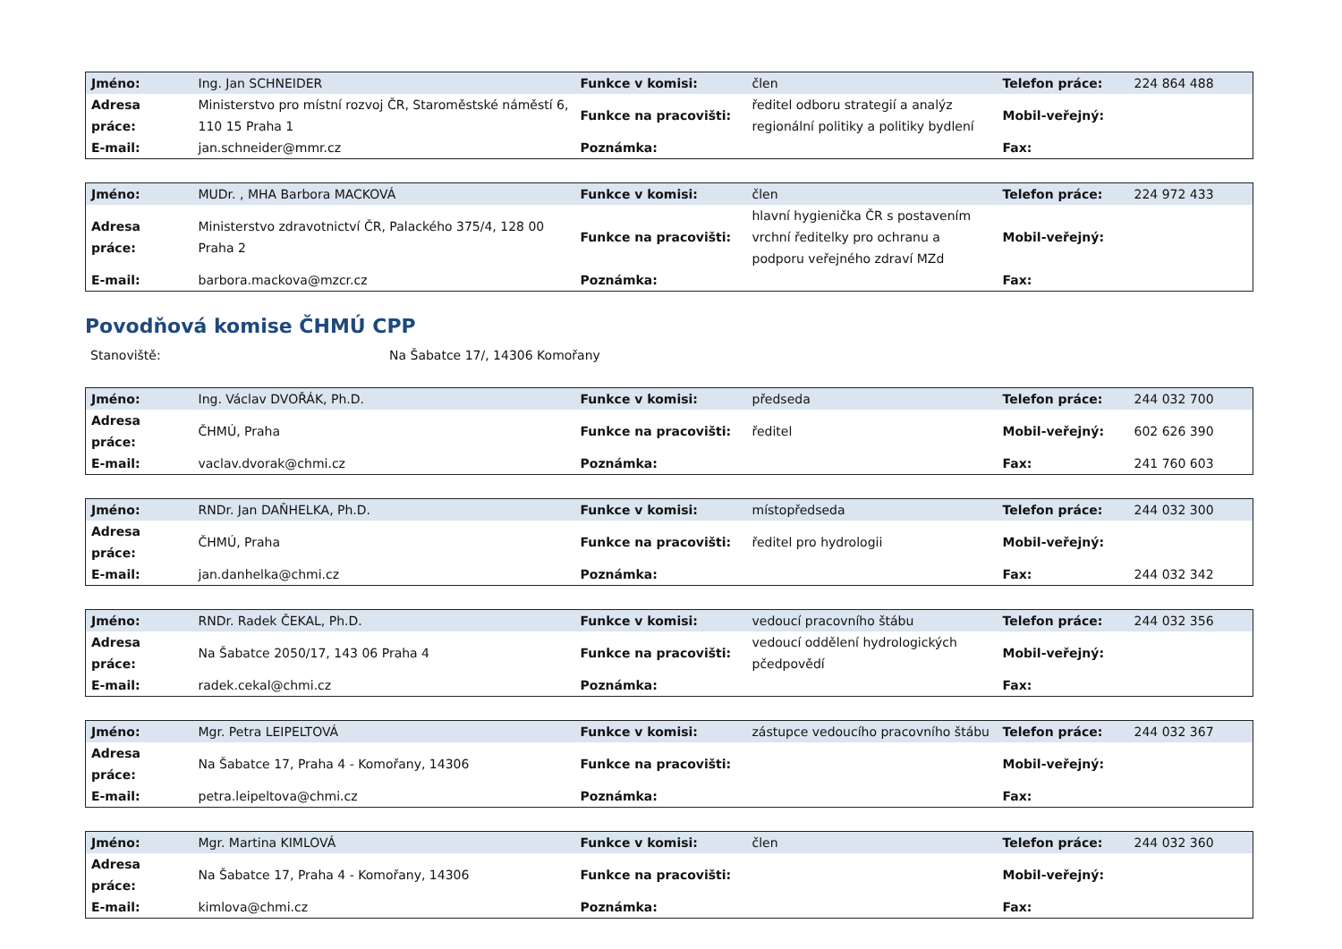| Jméno: | Ing. Jan SCHNEIDER | Funkce v komisi: | člen | Telefon práce: | 224 864 488 |
| Adresa práce: | Ministerstvo pro místní rozvoj ČR, Staroměstské náměstí 6, 110 15 Praha 1 | Funkce na pracovišti: | ředitel odboru strategií a analýz regionální politiky a politiky bydlení | Mobil-veřejný: | |
| E-mail: | jan.schneider@mmr.cz | Poznámka: | | Fax: | |
| Jméno: | MUDr. , MHA Barbora MACKOVÁ | Funkce v komisi: | člen | Telefon práce: | 224 972 433 |
| Adresa práce: | Ministerstvo zdravotnictví ČR, Palackého 375/4, 128 00 Praha 2 | Funkce na pracovišti: | hlavní hygienička ČR s postavením vrchní ředitelky pro ochranu a podporu veřejného zdraví MZd | Mobil-veřejný: | |
| E-mail: | barbora.mackova@mzcr.cz | Poznámka: | | Fax: | |
Povodňová komise ČHMÚ CPP
Stanoviště: Na Šabatce 17/, 14306 Komořany
| Jméno: | Ing. Václav DVOŘÁK, Ph.D. | Funkce v komisi: | předseda | Telefon práce: | 244 032 700 |
| Adresa práce: | ČHMÚ, Praha | Funkce na pracovišti: | ředitel | Mobil-veřejný: | 602 626 390 |
| E-mail: | vaclav.dvorak@chmi.cz | Poznámka: | | Fax: | 241 760 603 |
| Jméno: | RNDr. Jan DAŇHELKA, Ph.D. | Funkce v komisi: | místopředseda | Telefon práce: | 244 032 300 |
| Adresa práce: | ČHMÚ, Praha | Funkce na pracovišti: | ředitel pro hydrologii | Mobil-veřejný: | |
| E-mail: | jan.danhelka@chmi.cz | Poznámka: | | Fax: | 244 032 342 |
| Jméno: | RNDr. Radek ČEKAL, Ph.D. | Funkce v komisi: | vedoucí pracovního štábu | Telefon práce: | 244 032 356 |
| Adresa práce: | Na Šabatce 2050/17, 143 06 Praha 4 | Funkce na pracovišti: | vedoucí oddělení hydrologických pčedpovědí | Mobil-veřejný: | |
| E-mail: | radek.cekal@chmi.cz | Poznámka: | | Fax: | |
| Jméno: | Mgr. Petra LEIPELTOVÁ | Funkce v komisi: | zástupce vedoucího pracovního štábu | Telefon práce: | 244 032 367 |
| Adresa práce: | Na Šabatce 17, Praha 4 - Komořany, 14306 | Funkce na pracovišti: | | Mobil-veřejný: | |
| E-mail: | petra.leipeltova@chmi.cz | Poznámka: | | Fax: | |
| Jméno: | Mgr. Martina KIMLOVÁ | Funkce v komisi: | člen | Telefon práce: | 244 032 360 |
| Adresa práce: | Na Šabatce 17, Praha 4 - Komořany, 14306 | Funkce na pracovišti: | | Mobil-veřejný: | |
| E-mail: | kimlova@chmi.cz | Poznámka: | | Fax: | |